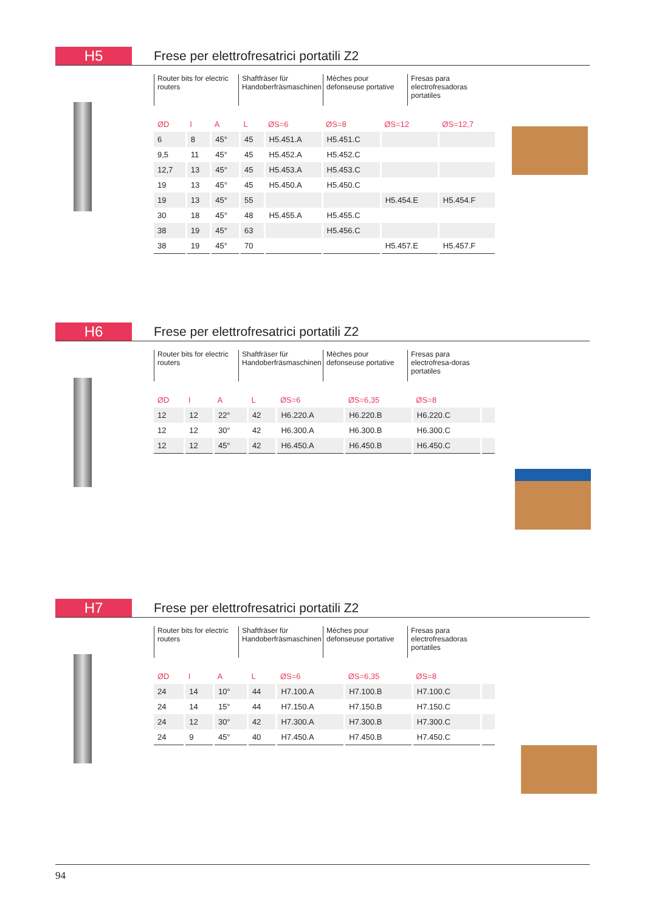H5
Frese per elettrofresatrici portatili Z2
Router bits for electric routers
Shaftfräser für Handoberfräsmaschinen
Mèches pour defonseuse portative
Fresas para electrofresadoras portatiles
| ØD | I | A | L | ØS=6 | ØS=8 | ØS=12 | ØS=12,7 |
| --- | --- | --- | --- | --- | --- | --- | --- |
| 6 | 8 | 45° | 45 | H5.451.A | H5.451.C | | |
| 9,5 | 11 | 45° | 45 | H5.452.A | H5.452.C | | |
| 12,7 | 13 | 45° | 45 | H5.453.A | H5.453.C | | |
| 19 | 13 | 45° | 45 | H5.450.A | H5.450.C | | |
| 19 | 13 | 45° | 55 | | | H5.454.E | H5.454.F |
| 30 | 18 | 45° | 48 | H5.455.A | H5.455.C | | |
| 38 | 19 | 45° | 63 | | H5.456.C | | |
| 38 | 19 | 45° | 70 | | | H5.457.E | H5.457.F |
H6
Frese per elettrofresatrici portatili Z2
Router bits for electric routers
Shaftfräser für Handoberfräsmaschinen
Mèches pour defonseuse portative
Fresas para electrofresa-doras portatiles
| ØD | I | A | L | ØS=6 | ØS=6,35 | ØS=8 | |
| --- | --- | --- | --- | --- | --- | --- | --- |
| 12 | 12 | 22° | 42 | H6.220.A | H6.220.B | H6.220.C | |
| 12 | 12 | 30° | 42 | H6.300.A | H6.300.B | H6.300.C | |
| 12 | 12 | 45° | 42 | H6.450.A | H6.450.B | H6.450.C | |
H7
Frese per elettrofresatrici portatili Z2
Router bits for electric routers
Shaftfräser für Handoberfräsmaschinen
Mèches pour defonseuse portative
Fresas para electrofresadoras portatiles
| ØD | I | A | L | ØS=6 | ØS=6,35 | ØS=8 | |
| --- | --- | --- | --- | --- | --- | --- | --- |
| 24 | 14 | 10° | 44 | H7.100.A | H7.100.B | H7.100.C | |
| 24 | 14 | 15° | 44 | H7.150.A | H7.150.B | H7.150.C | |
| 24 | 12 | 30° | 42 | H7.300.A | H7.300.B | H7.300.C | |
| 24 | 9 | 45° | 40 | H7.450.A | H7.450.B | H7.450.C | |
94